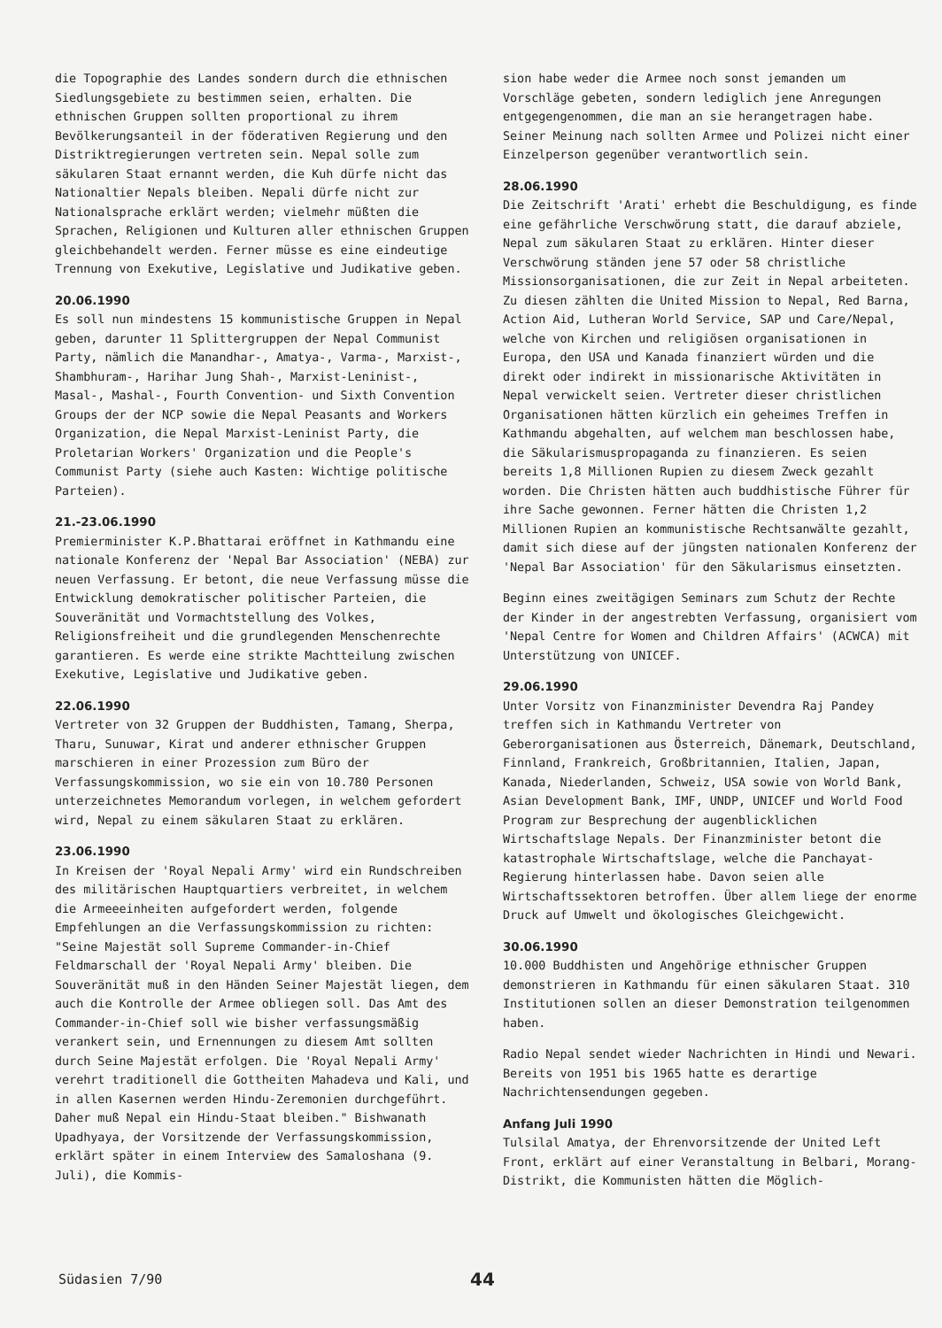die Topographie des Landes sondern durch die ethnischen Siedlungsgebiete zu bestimmen seien, erhalten. Die ethnischen Gruppen sollten proportional zu ihrem Bevölkerungsanteil in der föderativen Regierung und den Distriktregierungen vertreten sein. Nepal solle zum säkularen Staat ernannt werden, die Kuh dürfe nicht das Nationaltier Nepals bleiben. Nepali dürfe nicht zur Nationalsprache erklärt werden; vielmehr müßten die Sprachen, Religionen und Kulturen aller ethnischen Gruppen gleichbehandelt werden. Ferner müsse es eine eindeutige Trennung von Exekutive, Legislative und Judikative geben.
20.06.1990
Es soll nun mindestens 15 kommunistische Gruppen in Nepal geben, darunter 11 Splittergruppen der Nepal Communist Party, nämlich die Manandhar-, Amatya-, Varma-, Marxist-, Shambhuram-, Harihar Jung Shah-, Marxist-Leninist-, Masal-, Mashal-, Fourth Convention- und Sixth Convention Groups der der NCP sowie die Nepal Peasants and Workers Organization, die Nepal Marxist-Leninist Party, die Proletarian Workers' Organization und die People's Communist Party (siehe auch Kasten: Wichtige politische Parteien).
21.-23.06.1990
Premierminister K.P.Bhattarai eröffnet in Kathmandu eine nationale Konferenz der 'Nepal Bar Association' (NEBA) zur neuen Verfassung. Er betont, die neue Verfassung müsse die Entwicklung demokratischer politischer Parteien, die Souveränität und Vormachtstellung des Volkes, Religionsfreiheit und die grundlegenden Menschenrechte garantieren. Es werde eine strikte Machtteilung zwischen Exekutive, Legislative und Judikative geben.
22.06.1990
Vertreter von 32 Gruppen der Buddhisten, Tamang, Sherpa, Tharu, Sunuwar, Kirat und anderer ethnischer Gruppen marschieren in einer Prozession zum Büro der Verfassungskommission, wo sie ein von 10.780 Personen unterzeichnetes Memorandum vorlegen, in welchem gefordert wird, Nepal zu einem säkularen Staat zu erklären.
23.06.1990
In Kreisen der 'Royal Nepali Army' wird ein Rundschreiben des militärischen Hauptquartiers verbreitet, in welchem die Armeeeinheiten aufgefordert werden, folgende Empfehlungen an die Verfassungskommission zu richten: "Seine Majestät soll Supreme Commander-in-Chief Feldmarschall der 'Royal Nepali Army' bleiben. Die Souveränität muß in den Händen Seiner Majestät liegen, dem auch die Kontrolle der Armee obliegen soll. Das Amt des Commander-in-Chief soll wie bisher verfassungsmäßig verankert sein, und Ernennungen zu diesem Amt sollten durch Seine Majestät erfolgen. Die 'Royal Nepali Army' verehrt traditionell die Gottheiten Mahadeva und Kali, und in allen Kasernen werden Hindu-Zeremonien durchgeführt. Daher muß Nepal ein Hindu-Staat bleiben." Bishwanath Upadhyaya, der Vorsitzende der Verfassungskommission, erklärt später in einem Interview des Samaloshana (9. Juli), die Kommis-
sion habe weder die Armee noch sonst jemanden um Vorschläge gebeten, sondern lediglich jene Anregungen entgegengenommen, die man an sie herangetragen habe. Seiner Meinung nach sollten Armee und Polizei nicht einer Einzelperson gegenüber verantwortlich sein.
28.06.1990
Die Zeitschrift 'Arati' erhebt die Beschuldigung, es finde eine gefährliche Verschwörung statt, die darauf abziele, Nepal zum säkularen Staat zu erklären. Hinter dieser Verschwörung ständen jene 57 oder 58 christliche Missionsorganisationen, die zur Zeit in Nepal arbeiteten. Zu diesen zählten die United Mission to Nepal, Red Barna, Action Aid, Lutheran World Service, SAP und Care/Nepal, welche von Kirchen und religiösen organisationen in Europa, den USA und Kanada finanziert würden und die direkt oder indirekt in missionarische Aktivitäten in Nepal verwickelt seien. Vertreter dieser christlichen Organisationen hätten kürzlich ein geheimes Treffen in Kathmandu abgehalten, auf welchem man beschlossen habe, die Säkularismuspropaganda zu finanzieren. Es seien bereits 1,8 Millionen Rupien zu diesem Zweck gezahlt worden. Die Christen hätten auch buddhistische Führer für ihre Sache gewonnen. Ferner hätten die Christen 1,2 Millionen Rupien an kommunistische Rechtsanwälte gezahlt, damit sich diese auf der jüngsten nationalen Konferenz der 'Nepal Bar Association' für den Säkularismus einsetzten.
Beginn eines zweitägigen Seminars zum Schutz der Rechte der Kinder in der angestrebten Verfassung, organisiert vom 'Nepal Centre for Women and Children Affairs' (ACWCA) mit Unterstützung von UNICEF.
29.06.1990
Unter Vorsitz von Finanzminister Devendra Raj Pandey treffen sich in Kathmandu Vertreter von Geberorganisationen aus Österreich, Dänemark, Deutschland, Finnland, Frankreich, Großbritannien, Italien, Japan, Kanada, Niederlanden, Schweiz, USA sowie von World Bank, Asian Development Bank, IMF, UNDP, UNICEF und World Food Program zur Besprechung der augenblicklichen Wirtschaftslage Nepals. Der Finanzminister betont die katastrophale Wirtschaftslage, welche die Panchayat-Regierung hinterlassen habe. Davon seien alle Wirtschaftssektoren betroffen. Über allem liege der enorme Druck auf Umwelt und ökologisches Gleichgewicht.
30.06.1990
10.000 Buddhisten und Angehörige ethnischer Gruppen demonstrieren in Kathmandu für einen säkularen Staat. 310 Institutionen sollen an dieser Demonstration teilgenommen haben.
Radio Nepal sendet wieder Nachrichten in Hindi und Newari. Bereits von 1951 bis 1965 hatte es derartige Nachrichtensendungen gegeben.
Anfang Juli 1990
Tulsilal Amatya, der Ehrenvorsitzende der United Left Front, erklärt auf einer Veranstaltung in Belbari, Morang-Distrikt, die Kommunisten hätten die Möglich-
Südasien 7/90 44